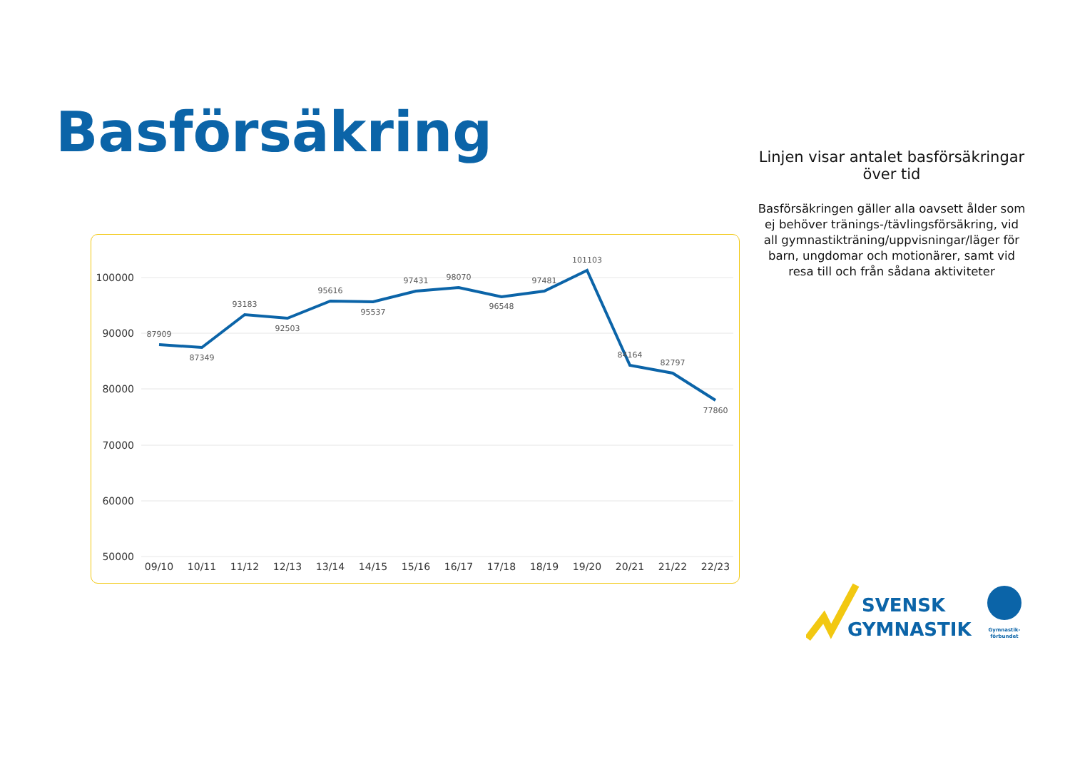Basförsäkring
100000
90000
80000
70000
60000
50000
09/10
10/11
11/12
12/13
13/14
14/15
15/16
16/17
17/18
18/19
19/20
20/21
21/22
22/23
87909
87349
93183
92503
95616
95537
97431
98070
96548
97481
101103
84164
82797
77860
Linjen visar antalet basförsäkringar över tid
Basförsäkringen gäller alla oavsett ålder som ej behöver tränings-/tävlingsförsäkring, vid all gymnastikträning/uppvisningar/läger för barn, ungdomar och motionärer, samt vid resa till och från sådana aktiviteter
SVENSK
GYMNASTIK
Gymnastik-
förbundet